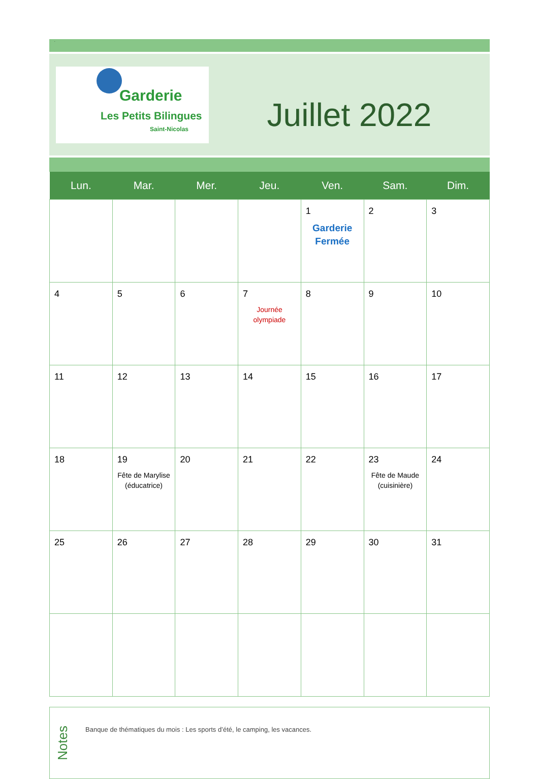.
Garderie
Les Petits Bilingues
Saint-Nicolas
Juillet 2022
| Lun. | Mar. | Mer. | Jeu. | Ven. | Sam. | Dim. |
| --- | --- | --- | --- | --- | --- | --- |
| | | | | 1 Garderie Fermée | 2 | 3 |
| 4 | 5 | 6 | 7 Journée olympiade | 8 | 9 | 10 |
| 11 | 12 | 13 | 14 | 15 | 16 | 17 |
| 18 | 19 Fête de Marylise (éducatrice) | 20 | 21 | 22 | 23 Fête de Maude (cuisinière) | 24 |
| 25 | 26 | 27 | 28 | 29 | 30 | 31 |
Notes
Banque de thématiques du mois : Les sports d’été, le camping, les vacances.